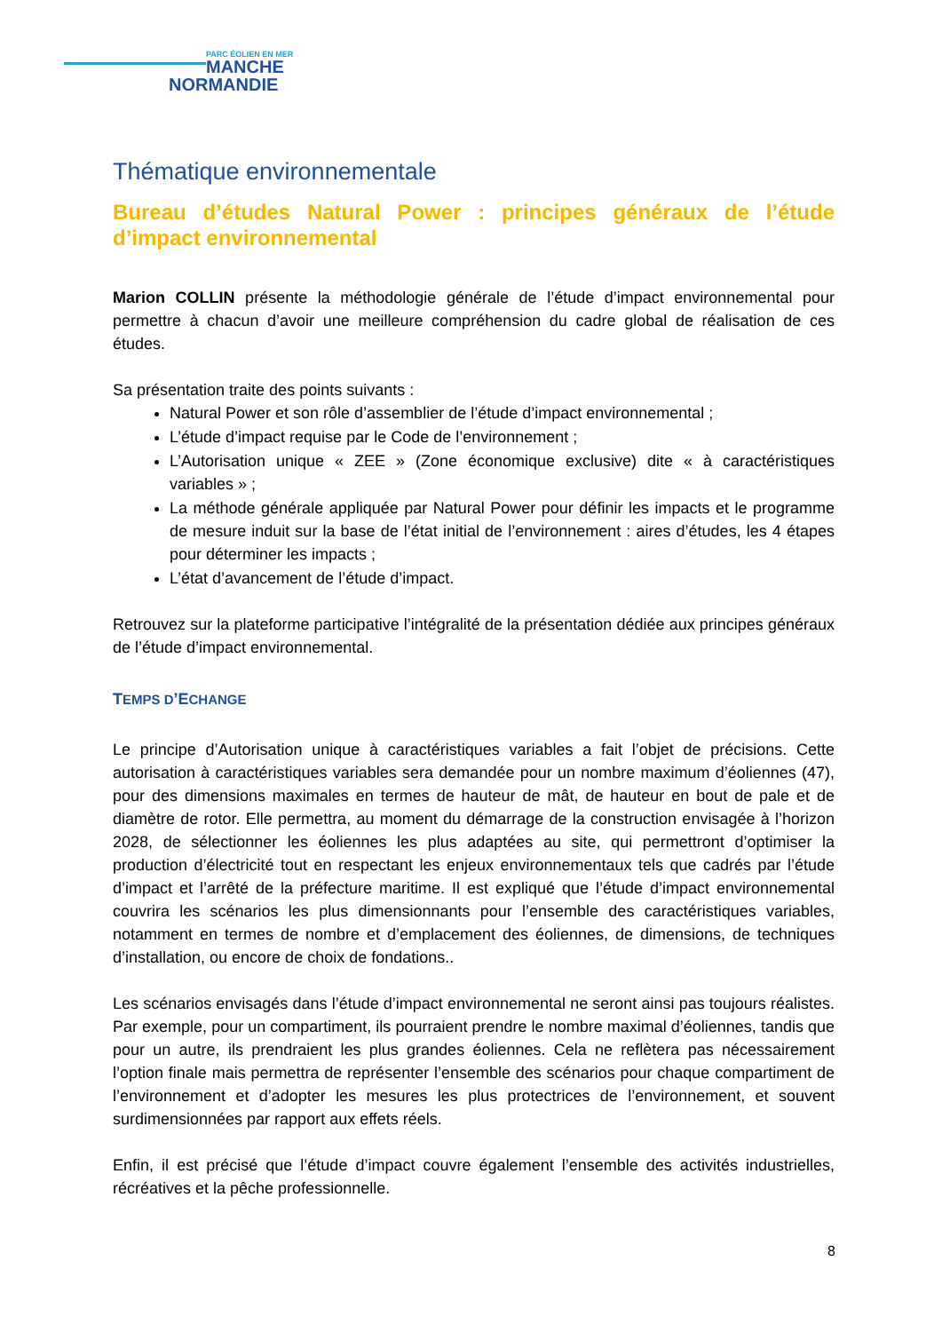PARC ÉOLIEN EN MER
MANCHE
NORMANDIE
Thématique environnementale
Bureau d’études Natural Power : principes généraux de l’étude d’impact environnemental
Marion COLLIN présente la méthodologie générale de l’étude d’impact environnemental pour permettre à chacun d’avoir une meilleure compréhension du cadre global de réalisation de ces études.
Sa présentation traite des points suivants :
Natural Power et son rôle d’assemblier de l’étude d’impact environnemental ;
L’étude d’impact requise par le Code de l’environnement ;
L’Autorisation unique « ZEE » (Zone économique exclusive) dite « à caractéristiques variables » ;
La méthode générale appliquée par Natural Power pour définir les impacts et le programme de mesure induit sur la base de l’état initial de l’environnement : aires d’études, les 4 étapes pour déterminer les impacts ;
L’état d’avancement de l’étude d’impact.
Retrouvez sur la plateforme participative l’intégralité de la présentation dédiée aux principes généraux de l’étude d’impact environnemental.
TEMPS D’ECHANGE
Le principe d’Autorisation unique à caractéristiques variables a fait l’objet de précisions. Cette autorisation à caractéristiques variables sera demandée pour un nombre maximum d’éoliennes (47), pour des dimensions maximales en termes de hauteur de mât, de hauteur en bout de pale et de diamètre de rotor. Elle permettra, au moment du démarrage de la construction envisagée à l’horizon 2028, de sélectionner les éoliennes les plus adaptées au site, qui permettront d’optimiser la production d’électricité tout en respectant les enjeux environnementaux tels que cadrés par l’étude d’impact et l’arrêté de la préfecture maritime. Il est expliqué que l’étude d’impact environnemental couvrira les scénarios les plus dimensionnants pour l’ensemble des caractéristiques variables, notamment en termes de nombre et d’emplacement des éoliennes, de dimensions, de techniques d’installation, ou encore de choix de fondations..
Les scénarios envisagés dans l’étude d’impact environnemental ne seront ainsi pas toujours réalistes. Par exemple, pour un compartiment, ils pourraient prendre le nombre maximal d’éoliennes, tandis que pour un autre, ils prendraient les plus grandes éoliennes. Cela ne reflètera pas nécessairement l’option finale mais permettra de représenter l’ensemble des scénarios pour chaque compartiment de l’environnement et d’adopter les mesures les plus protectrices de l’environnement, et souvent surdimensionnées par rapport aux effets réels.
Enfin, il est précisé que l’étude d’impact couvre également l’ensemble des activités industrielles, récréatives et la pêche professionnelle.
8